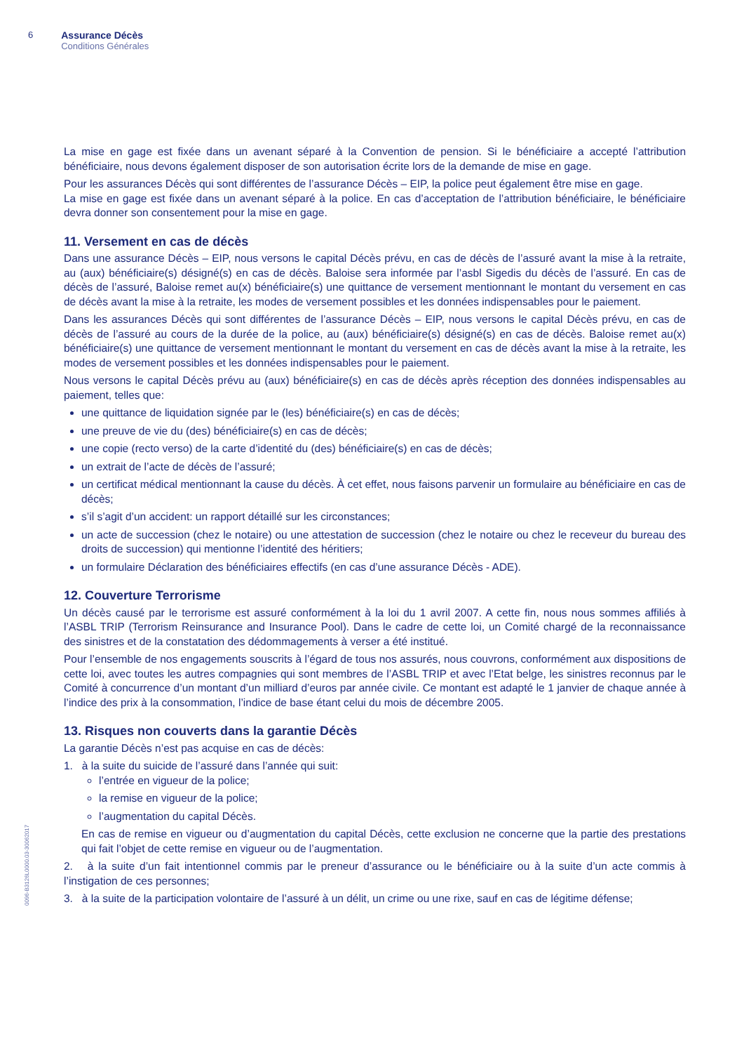6 Assurance Décès
Conditions Générales
0096-B3126L0000.03-30062017
La mise en gage est fixée dans un avenant séparé à la Convention de pension. Si le bénéficiaire a accepté l’attribution bénéficiaire, nous devons également disposer de son autorisation écrite lors de la demande de mise en gage.
Pour les assurances Décès qui sont différentes de l’assurance Décès – EIP, la police peut également être mise en gage.
La mise en gage est fixée dans un avenant séparé à la police. En cas d’acceptation de l’attribution bénéficiaire, le bénéficiaire devra donner son consentement pour la mise en gage.
11. Versement en cas de décès
Dans une assurance Décès – EIP, nous versons le capital Décès prévu, en cas de décès de l’assuré avant la mise à la retraite, au (aux) bénéficiaire(s) désigné(s) en cas de décès. Baloise sera informée par l’asbl Sigedis du décès de l’assuré. En cas de décès de l’assuré, Baloise remet au(x) bénéficiaire(s) une quittance de versement mentionnant le montant du versement en cas de décès avant la mise à la retraite, les modes de versement possibles et les données indispensables pour le paiement.
Dans les assurances Décès qui sont différentes de l’assurance Décès – EIP, nous versons le capital Décès prévu, en cas de décès de l’assuré au cours de la durée de la police, au (aux) bénéficiaire(s) désigné(s) en cas de décès. Baloise remet au(x) bénéficiaire(s) une quittance de versement mentionnant le montant du versement en cas de décès avant la mise à la retraite, les modes de versement possibles et les données indispensables pour le paiement.
Nous versons le capital Décès prévu au (aux) bénéficiaire(s) en cas de décès après réception des données indispensables au paiement, telles que:
une quittance de liquidation signée par le (les) bénéficiaire(s) en cas de décès;
une preuve de vie du (des) bénéficiaire(s) en cas de décès;
une copie (recto verso) de la carte d’identité du (des) bénéficiaire(s) en cas de décès;
un extrait de l’acte de décès de l’assuré;
un certificat médical mentionnant la cause du décès. À cet effet, nous faisons parvenir un formulaire au bénéficiaire en cas de décès;
s’il s’agit d’un accident: un rapport détaillé sur les circonstances;
un acte de succession (chez le notaire) ou une attestation de succession (chez le notaire ou chez le receveur du bureau des droits de succession) qui mentionne l’identité des héritiers;
un formulaire Déclaration des bénéficiaires effectifs (en cas d’une assurance Décès - ADE).
12. Couverture Terrorisme
Un décès causé par le terrorisme est assuré conformément à la loi du 1 avril 2007. A cette fin, nous nous sommes affiliés à l’ASBL TRIP (Terrorism Reinsurance and Insurance Pool). Dans le cadre de cette loi, un Comité chargé de la reconnaissance des sinistres et de la constatation des dédommagements à verser a été institué.
Pour l’ensemble de nos engagements souscrits à l’égard de tous nos assurés, nous couvrons, conformément aux dispositions de cette loi, avec toutes les autres compagnies qui sont membres de l’ASBL TRIP et avec l’Etat belge, les sinistres reconnus par le Comité à concurrence d’un montant d’un milliard d’euros par année civile. Ce montant est adapté le 1 janvier de chaque année à l’indice des prix à la consommation, l’indice de base étant celui du mois de décembre 2005.
13. Risques non couverts dans la garantie Décès
La garantie Décès n’est pas acquise en cas de décès:
1. à la suite du suicide de l’assuré dans l’année qui suit:
l’entrée en vigueur de la police;
la remise en vigueur de la police;
l’augmentation du capital Décès.
En cas de remise en vigueur ou d’augmentation du capital Décès, cette exclusion ne concerne que la partie des prestations qui fait l’objet de cette remise en vigueur ou de l’augmentation.
2. à la suite d’un fait intentionnel commis par le preneur d’assurance ou le bénéficiaire ou à la suite d’un acte commis à l’instigation de ces personnes;
3. à la suite de la participation volontaire de l’assuré à un délit, un crime ou une rixe, sauf en cas de légitime défense;